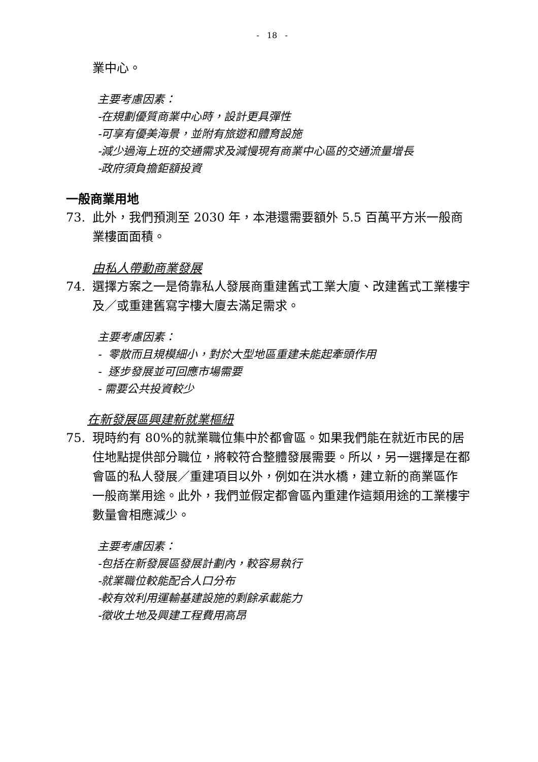- 18 -
業中心。
主要考慮因素：
-在規劃優質商業中心時，設計更具彈性
-可享有優美海景，並附有旅遊和體育設施
-減少過海上班的交通需求及減慢現有商業中心區的交通流量增長
-政府須負擔鉅額投資
一般商業用地
73. 此外，我們預測至 2030 年，本港還需要額外 5.5 百萬平方米一般商業樓面面積。
由私人帶動商業發展
74. 選擇方案之一是倚靠私人發展商重建舊式工業大廈、改建舊式工業樓宇及／或重建舊寫字樓大廈去滿足需求。
主要考慮因素：
- 零散而且規模細小，對於大型地區重建未能起牽頭作用
- 逐步發展並可回應市場需要
- 需要公共投資較少
在新發展區興建新就業樞紐
75. 現時約有 80%的就業職位集中於都會區。如果我們能在就近市民的居住地點提供部分職位，將較符合整體發展需要。所以，另一選擇是在都會區的私人發展／重建項目以外，例如在洪水橋，建立新的商業區作 一般商業用途。此外，我們並假定都會區內重建作這類用途的工業樓宇數量會相應減少。
主要考慮因素：
-包括在新發展區發展計劃內，較容易執行
-就業職位較能配合人口分布
-較有效利用運輸基建設施的剩餘承載能力
-徵收土地及興建工程費用高昂